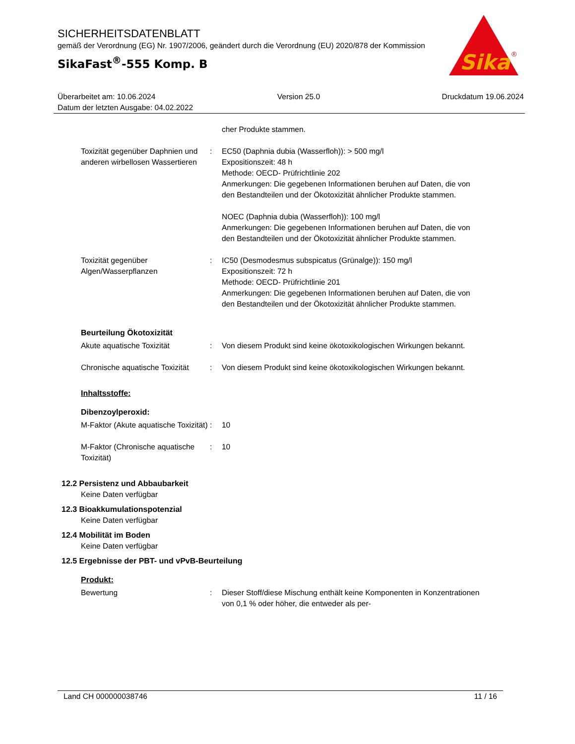SICHERHEITSDATENBLATT
gemäß der Verordnung (EG) Nr. 1907/2006, geändert durch die Verordnung (EU) 2020/878 der Kommission
SikaFast<sup>®</sup>-555 Komp. B
Sika
®
Überarbeitet am: 10.06.2024 Version 25.0 Druckdatum 19.06.2024
Datum der letzten Ausgabe: 04.02.2022
cher Produkte stammen.
Toxizität gegenüber Daphnien und anderen wirbellosen Wassertieren
: EC50 (Daphnia dubia (Wasserfloh)): > 500 mg/l
Expositionszeit: 48 h
Methode: OECD- Prüfrichtlinie 202
Anmerkungen: Die gegebenen Informationen beruhen auf Daten, die von den Bestandteilen und der Ökotoxizität ähnlicher Produkte stammen.
NOEC (Daphnia dubia (Wasserfloh)): 100 mg/l
Anmerkungen: Die gegebenen Informationen beruhen auf Daten, die von den Bestandteilen und der Ökotoxizität ähnlicher Produkte stammen.
Toxizität gegenüber Algen/Wasserpflanzen
: IC50 (Desmodesmus subspicatus (Grünalge)): 150 mg/l
Expositionszeit: 72 h
Methode: OECD- Prüfrichtlinie 201
Anmerkungen: Die gegebenen Informationen beruhen auf Daten, die von den Bestandteilen und der Ökotoxizität ähnlicher Produkte stammen.
Beurteilung Ökotoxizität
Akute aquatische Toxizität : Von diesem Produkt sind keine ökotoxikologischen Wirkungen bekannt.
Chronische aquatische Toxizität
: Von diesem Produkt sind keine ökotoxikologischen Wirkungen bekannt.
Inhaltsstoffe:
Dibenzoylperoxid:
M-Faktor (Akute aquatische Toxizität)
: 10
M-Faktor (Chronische aquatische Toxizität)
: 10
12.2 Persistenz und Abbaubarkeit
Keine Daten verfügbar
12.3 Bioakkumulationspotenzial
Keine Daten verfügbar
12.4 Mobilität im Boden
Keine Daten verfügbar
12.5 Ergebnisse der PBT- und vPvB-Beurteilung
Produkt:
Bewertung : Dieser Stoff/diese Mischung enthält keine Komponenten in Konzentrationen von 0,1 % oder höher, die entweder als per-
Land CH 000000038746 11 / 16